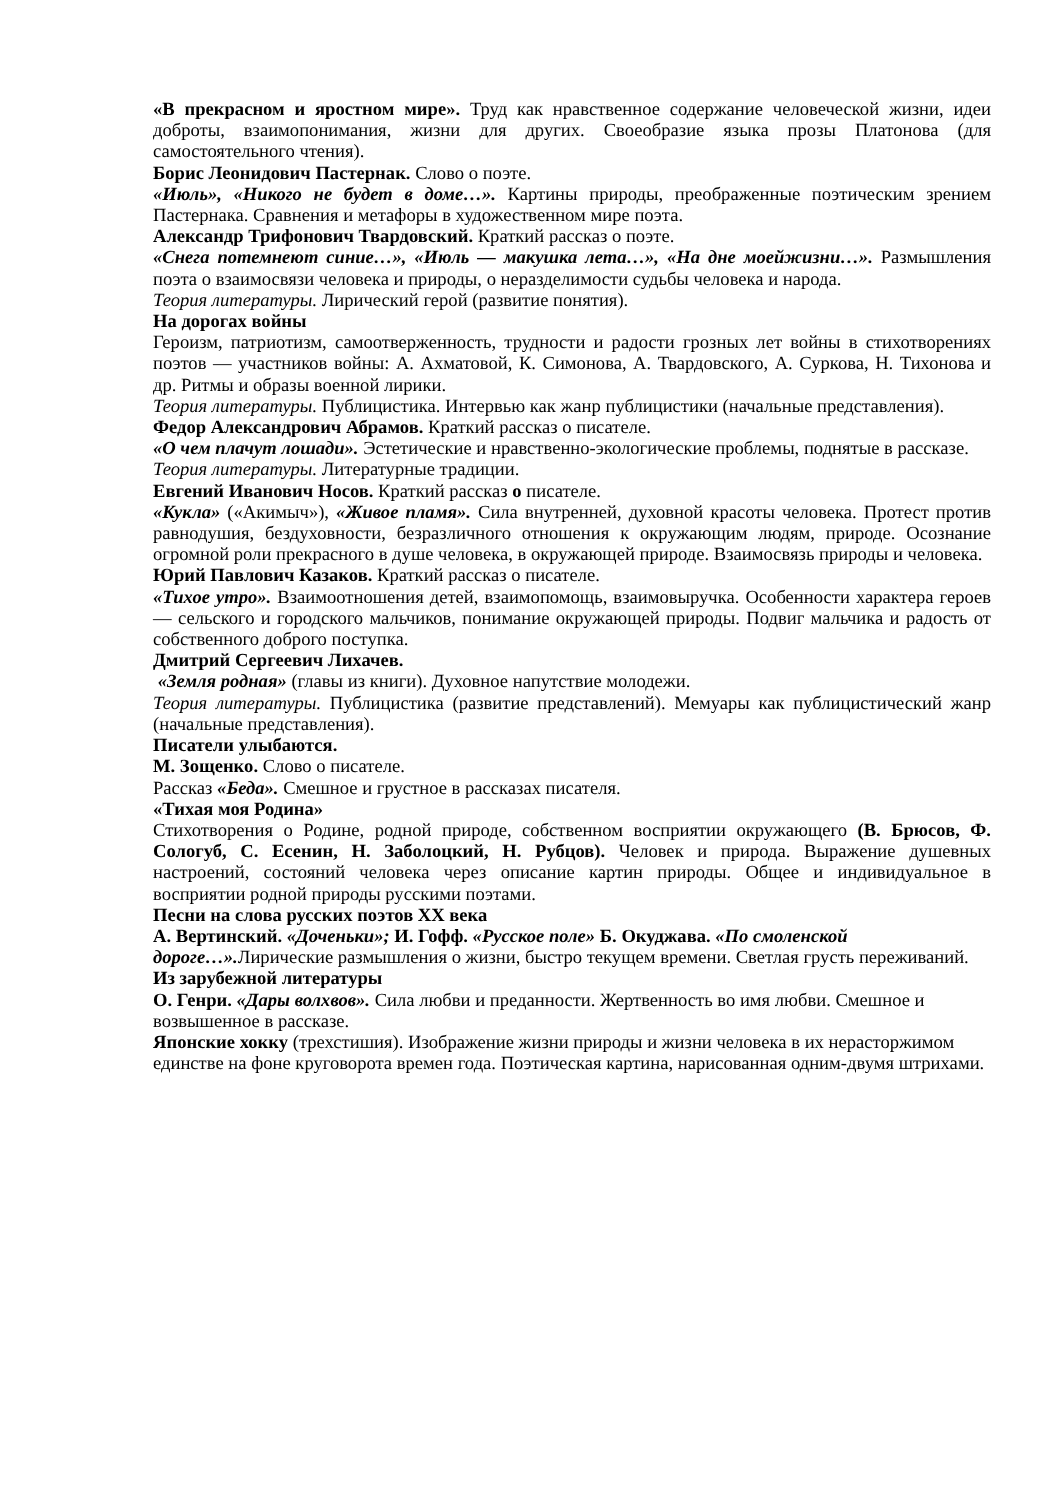«В прекрасном и яростном мире». Труд как нравственное содержание человеческой жизни, идеи доброты, взаимопонимания, жизни для других. Своеобразие языка прозы Платонова (для самостоятельного чтения).
Борис Леонидович Пастернак. Слово о поэте.
«Июль», «Никого не будет в доме…». Картины природы, преображенные поэтическим зрением Пастернака. Сравнения и метафоры в художественном мире поэта.
Александр Трифонович Твардовский. Краткий рассказ о поэте.
«Снега потемнеют синие…», «Июль — макушка лета…», «На дне моейжизни…». Размышления поэта о взаимосвязи человека и природы, о неразделимости судьбы человека и народа.
Теория литературы. Лирический герой (развитие понятия).
На дорогах войны
Героизм, патриотизм, самоотверженность, трудности и радости грозных лет войны в стихотворениях поэтов — участников войны: А. Ахматовой, К. Симонова, А. Твардовского, А. Суркова, Н. Тихонова и др. Ритмы и образы военной лирики.
Теория литературы. Публицистика. Интервью как жанр публицистики (начальные представления).
Федор Александрович Абрамов. Краткий рассказ о писателе.
«О чем плачут лошади». Эстетические и нравственно-экологические проблемы, поднятые в рассказе.
Теория литературы. Литературные традиции.
Евгений Иванович Носов. Краткий рассказ о писателе.
«Кукла» («Акимыч»), «Живое пламя». Сила внутренней, духовной красоты человека. Протест против равнодушия, бездуховности, безразличного отношения к окружающим людям, природе. Осознание огромной роли прекрасного в душе человека, в окружающей природе. Взаимосвязь природы и человека.
Юрий Павлович Казаков. Краткий рассказ о писателе.
«Тихое утро». Взаимоотношения детей, взаимопомощь, взаимовыручка. Особенности характера героев — сельского и городского мальчиков, понимание окружающей природы. Подвиг мальчика и радость от собственного доброго поступка.
Дмитрий Сергеевич Лихачев.
«Земля родная» (главы из книги). Духовное напутствие молодежи.
Теория литературы. Публицистика (развитие представлений). Мемуары как публицистический жанр (начальные представления).
Писатели улыбаются.
М. Зощенко. Слово о писателе.
Рассказ «Беда». Смешное и грустное в рассказах писателя.
«Тихая моя Родина»
Стихотворения о Родине, родной природе, собственном восприятии окружающего (В. Брюсов, Ф. Сологуб, С. Есенин, Н. Заболоцкий, Н. Рубцов). Человек и природа. Выражение душевных настроений, состояний человека через описание картин природы. Общее и индивидуальное в восприятии родной природы русскими поэтами.
Песни на слова русских поэтов XX века
А. Вертинский. «Доченьки»; И. Гофф. «Русское поле» Б. Окуджава. «По смоленской дороге…». Лирические размышления о жизни, быстро текущем времени. Светлая грусть переживаний.
Из зарубежной литературы
О. Генри. «Дары волхвов». Сила любви и преданности. Жертвенность во имя любви. Смешное и возвышенное в рассказе.
Японские хокку (трехстишия). Изображение жизни природы и жизни человека в их нерасторжимом единстве на фоне круговорота времен года. Поэтическая картина, нарисованная одним-двумя штрихами.